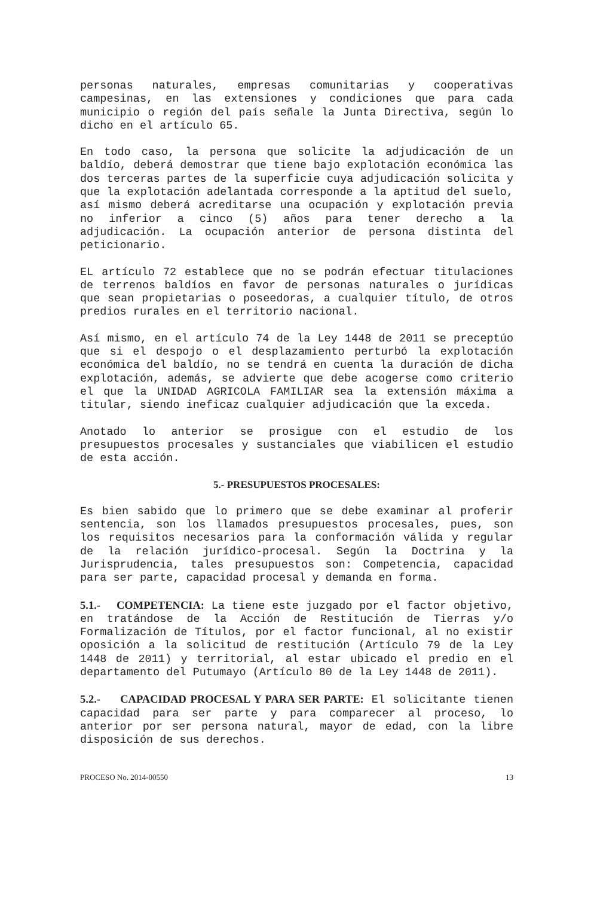personas naturales, empresas comunitarias y cooperativas campesinas, en las extensiones y condiciones que para cada municipio o región del país señale la Junta Directiva, según lo dicho en el artículo 65.
En todo caso, la persona que solicite la adjudicación de un baldío, deberá demostrar que tiene bajo explotación económica las dos terceras partes de la superficie cuya adjudicación solicita y que la explotación adelantada corresponde a la aptitud del suelo, así mismo deberá acreditarse una ocupación y explotación previa no inferior a cinco (5) años para tener derecho a la adjudicación. La ocupación anterior de persona distinta del peticionario.
EL artículo 72 establece que no se podrán efectuar titulaciones de terrenos baldíos en favor de personas naturales o jurídicas que sean propietarias o poseedoras, a cualquier título, de otros predios rurales en el territorio nacional.
Así mismo, en el artículo 74 de la Ley 1448 de 2011 se preceptúo que si el despojo o el desplazamiento perturbó la explotación económica del baldío, no se tendrá en cuenta la duración de dicha explotación, además, se advierte que debe acogerse como criterio el que la UNIDAD AGRICOLA FAMILIAR sea la extensión máxima a titular, siendo ineficaz cualquier adjudicación que la exceda.
Anotado lo anterior se prosigue con el estudio de los presupuestos procesales y sustanciales que viabilicen el estudio de esta acción.
5.- PRESUPUESTOS PROCESALES:
Es bien sabido que lo primero que se debe examinar al proferir sentencia, son los llamados presupuestos procesales, pues, son los requisitos necesarios para la conformación válida y regular de la relación jurídico-procesal. Según la Doctrina y la Jurisprudencia, tales presupuestos son: Competencia, capacidad para ser parte, capacidad procesal y demanda en forma.
5.1.- COMPETENCIA: La tiene este juzgado por el factor objetivo, en tratándose de la Acción de Restitución de Tierras y/o Formalización de Títulos, por el factor funcional, al no existir oposición a la solicitud de restitución (Artículo 79 de la Ley 1448 de 2011) y territorial, al estar ubicado el predio en el departamento del Putumayo (Artículo 80 de la Ley 1448 de 2011).
5.2.- CAPACIDAD PROCESAL Y PARA SER PARTE: El solicitante tienen capacidad para ser parte y para comparecer al proceso, lo anterior por ser persona natural, mayor de edad, con la libre disposición de sus derechos.
PROCESO No. 2014-00550 13